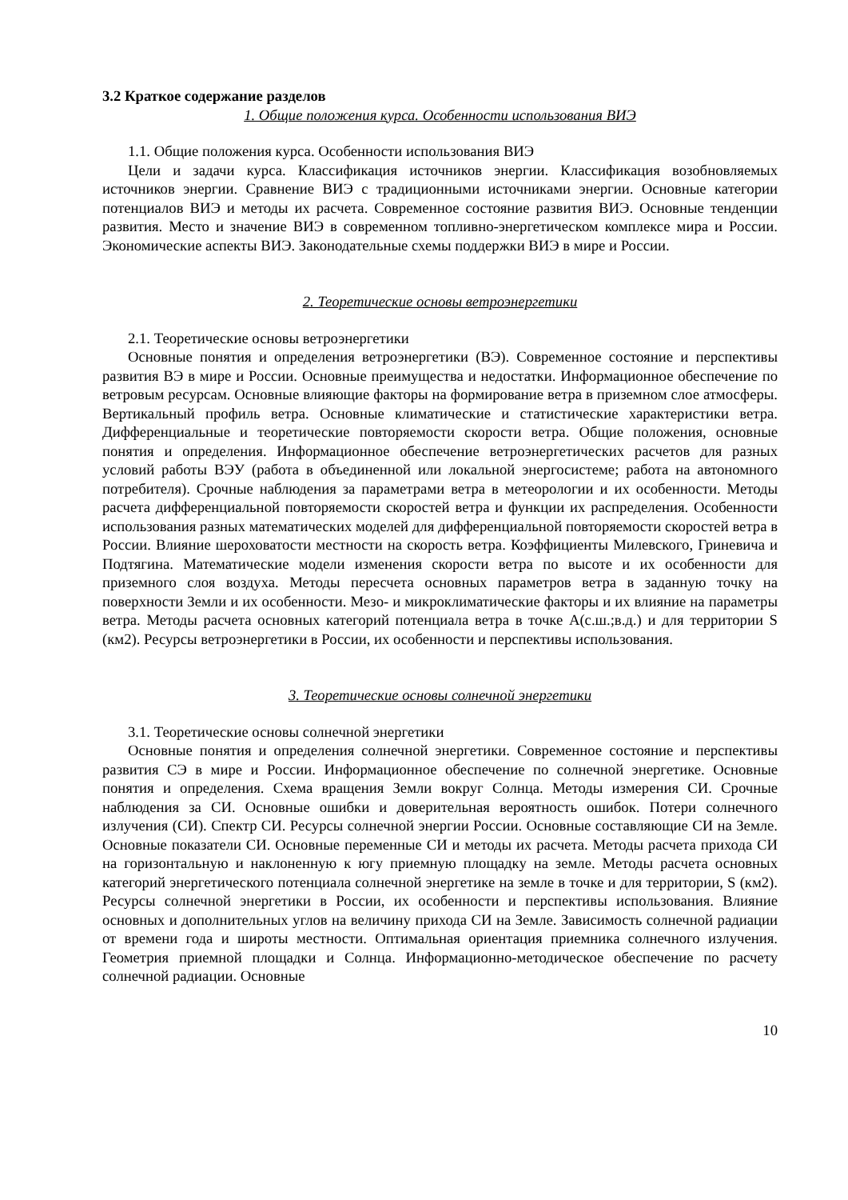3.2 Краткое содержание разделов
1. Общие положения курса. Особенности использования ВИЭ
1.1. Общие положения курса. Особенности использования ВИЭ
Цели и задачи курса. Классификация источников энергии. Классификация возобновляемых источников энергии. Сравнение ВИЭ с традиционными источниками энергии. Основные категории потенциалов ВИЭ и методы их расчета. Современное состояние развития ВИЭ. Основные тенденции развития. Место и значение ВИЭ в современном топливно-энергетическом комплексе мира и России. Экономические аспекты ВИЭ. Законодательные схемы поддержки ВИЭ в мире и России.
2. Теоретические основы ветроэнергетики
2.1. Теоретические основы ветроэнергетики
Основные понятия и определения ветроэнергетики (ВЭ). Современное состояние и перспективы развития ВЭ в мире и России. Основные преимущества и недостатки. Информационное обеспечение по ветровым ресурсам. Основные влияющие факторы на формирование ветра в приземном слое атмосферы. Вертикальный профиль ветра. Основные климатические и статистические характеристики ветра. Дифференциальные и теоретические повторяемости скорости ветра. Общие положения, основные понятия и определения. Информационное обеспечение ветроэнергетических расчетов для разных условий работы ВЭУ (работа в объединенной или локальной энергосистеме; работа на автономного потребителя). Срочные наблюдения за параметрами ветра в метеорологии и их особенности. Методы расчета дифференциальной повторяемости скоростей ветра и функции их распределения. Особенности использования разных математических моделей для дифференциальной повторяемости скоростей ветра в России. Влияние шероховатости местности на скорость ветра. Коэффициенты Милевского, Гриневича и Подтягина. Математические модели изменения скорости ветра по высоте и их особенности для приземного слоя воздуха. Методы пересчета основных параметров ветра в заданную точку на поверхности Земли и их особенности. Мезо- и микроклиматические факторы и их влияние на параметры ветра. Методы расчета основных категорий потенциала ветра в точке А(с.ш.;в.д.) и для территории S (км2). Ресурсы ветроэнергетики в России, их особенности и перспективы использования.
3. Теоретические основы солнечной энергетики
3.1. Теоретические основы солнечной энергетики
Основные понятия и определения солнечной энергетики. Современное состояние и перспективы развития СЭ в мире и России. Информационное обеспечение по солнечной энергетике. Основные понятия и определения. Схема вращения Земли вокруг Солнца. Методы измерения СИ. Срочные наблюдения за СИ. Основные ошибки и доверительная вероятность ошибок. Потери солнечного излучения (СИ). Спектр СИ. Ресурсы солнечной энергии России. Основные составляющие СИ на Земле. Основные показатели СИ. Основные переменные СИ и методы их расчета. Методы расчета прихода СИ на горизонтальную и наклоненную к югу приемную площадку на земле. Методы расчета основных категорий энергетического потенциала солнечной энергетике на земле в точке и для территории, S (км2). Ресурсы солнечной энергетики в России, их особенности и перспективы использования. Влияние основных и дополнительных углов на величину прихода СИ на Земле. Зависимость солнечной радиации от времени года и широты местности. Оптимальная ориентация приемника солнечного излучения. Геометрия приемной площадки и Солнца. Информационно-методическое обеспечение по расчету солнечной радиации. Основные
10